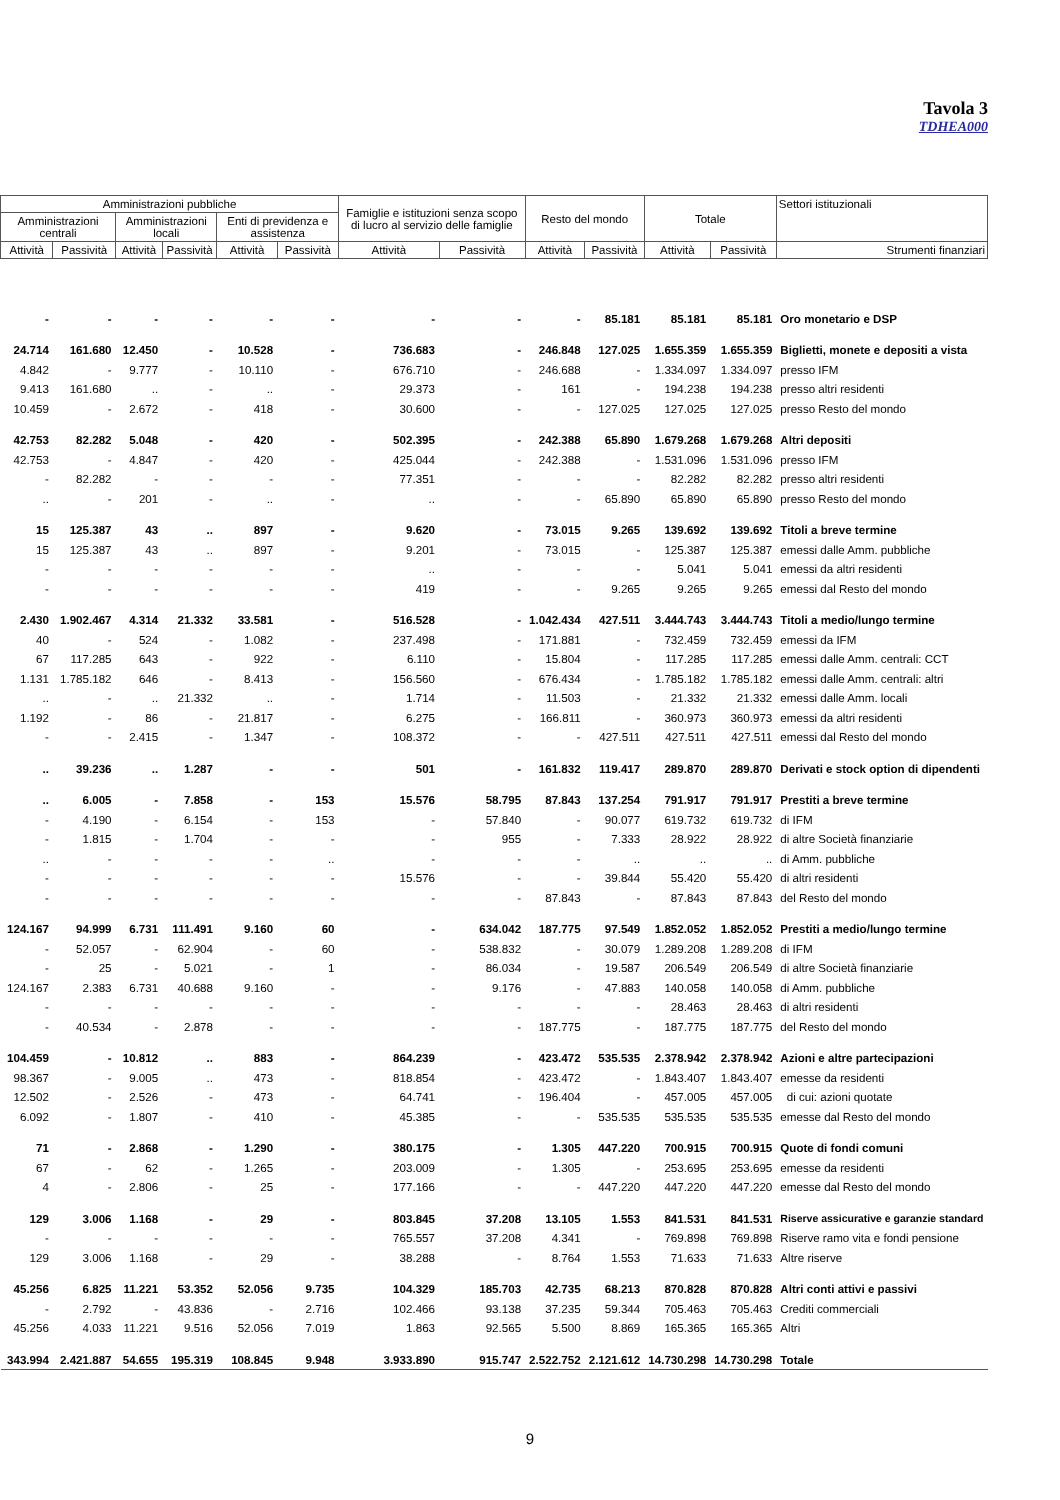Tavola 3
TDHEA000
| Amministrazioni pubbliche | | | | | | Famiglie e istituzioni senza scopo di lucro al servizio delle famiglie | | Resto del mondo | | Totale | | Settori istituzionali |
| --- | --- | --- | --- | --- | --- | --- | --- | --- | --- | --- | --- | --- |
| Amministrazioni centrali | | Amministrazioni locali | | Enti di previdenza e assistenza | | | | | | | | |
| Attività | Passività | Attività | Passività | Attività | Passività | Attività | Passività | Attività | Passività | Attività | Passività | Strumenti finanziari |
| - | - | - | - | - | - | - | - | - | 85.181 | 85.181 | 85.181 | Oro monetario e DSP |
| 24.714 | 161.680 | 12.450 | - | 10.528 | - | 736.683 | - | 246.848 | 127.025 | 1.655.359 | 1.655.359 | Biglietti, monete e depositi a vista |
| 4.842 | - | 9.777 | - | 10.110 | - | 676.710 | - | 246.688 | - | 1.334.097 | 1.334.097 | presso IFM |
| 9.413 | 161.680 | .. | - | .. | - | 29.373 | - | 161 | - | 194.238 | 194.238 | presso altri residenti |
| 10.459 | - | 2.672 | - | 418 | - | 30.600 | - | - | 127.025 | 127.025 | 127.025 | presso Resto del mondo |
| 42.753 | 82.282 | 5.048 | - | 420 | - | 502.395 | - | 242.388 | 65.890 | 1.679.268 | 1.679.268 | Altri depositi |
| 42.753 | - | 4.847 | - | 420 | - | 425.044 | - | 242.388 | - | 1.531.096 | 1.531.096 | presso IFM |
| - | 82.282 | - | - | - | - | 77.351 | - | - | - | 82.282 | 82.282 | presso altri residenti |
| .. | - | 201 | - | .. | - | .. | - | - | 65.890 | 65.890 | 65.890 | presso Resto del mondo |
| 15 | 125.387 | 43 | .. | 897 | - | 9.620 | - | 73.015 | 9.265 | 139.692 | 139.692 | Titoli a breve termine |
| 15 | 125.387 | 43 | .. | 897 | - | 9.201 | - | 73.015 | - | 125.387 | 125.387 | emessi dalle Amm. pubbliche |
| - | - | - | - | - | - | .. | - | - | - | 5.041 | 5.041 | emessi da altri residenti |
| - | - | - | - | - | - | 419 | - | - | 9.265 | 9.265 | 9.265 | emessi dal Resto del mondo |
| 2.430 | 1.902.467 | 4.314 | 21.332 | 33.581 | - | 516.528 | - | 1.042.434 | 427.511 | 3.444.743 | 3.444.743 | Titoli a medio/lungo termine |
| 40 | - | 524 | - | 1.082 | - | 237.498 | - | 171.881 | - | 732.459 | 732.459 | emessi da IFM |
| 67 | 117.285 | 643 | - | 922 | - | 6.110 | - | 15.804 | - | 117.285 | 117.285 | emessi dalle Amm. centrali: CCT |
| 1.131 | 1.785.182 | 646 | - | 8.413 | - | 156.560 | - | 676.434 | - | 1.785.182 | 1.785.182 | emessi dalle Amm. centrali: altri |
| .. | - | .. | 21.332 | .. | - | 1.714 | - | 11.503 | - | 21.332 | 21.332 | emessi dalle Amm. locali |
| 1.192 | - | 86 | - | 21.817 | - | 6.275 | - | 166.811 | - | 360.973 | 360.973 | emessi da altri residenti |
| - | - | 2.415 | - | 1.347 | - | 108.372 | - | - | 427.511 | 427.511 | 427.511 | emessi dal Resto del mondo |
| .. | 39.236 | .. | 1.287 | - | - | 501 | - | 161.832 | 119.417 | 289.870 | 289.870 | Derivati e stock option di dipendenti |
| .. | 6.005 | - | 7.858 | - | 153 | 15.576 | 58.795 | 87.843 | 137.254 | 791.917 | 791.917 | Prestiti a breve termine |
| - | 4.190 | - | 6.154 | - | 153 | - | 57.840 | - | 90.077 | 619.732 | 619.732 | di IFM |
| - | 1.815 | - | 1.704 | - | - | - | 955 | - | 7.333 | 28.922 | 28.922 | di altre Società finanziarie |
| .. | - | - | - | - | .. | - | - | - | .. | .. | .. | di Amm. pubbliche |
| - | - | - | - | - | - | 15.576 | - | - | 39.844 | 55.420 | 55.420 | di altri residenti |
| - | - | - | - | - | - | - | - | 87.843 | - | 87.843 | 87.843 | del Resto del mondo |
| 124.167 | 94.999 | 6.731 | 111.491 | 9.160 | 60 | - | 634.042 | 187.775 | 97.549 | 1.852.052 | 1.852.052 | Prestiti a medio/lungo termine |
| - | 52.057 | - | 62.904 | - | 60 | - | 538.832 | - | 30.079 | 1.289.208 | 1.289.208 | di IFM |
| - | 25 | - | 5.021 | - | 1 | - | 86.034 | - | 19.587 | 206.549 | 206.549 | di altre Società finanziarie |
| 124.167 | 2.383 | 6.731 | 40.688 | 9.160 | - | - | 9.176 | - | 47.883 | 140.058 | 140.058 | di Amm. pubbliche |
| - | - | - | - | - | - | - | - | - | - | 28.463 | 28.463 | di altri residenti |
| - | 40.534 | - | 2.878 | - | - | - | - | 187.775 | - | 187.775 | 187.775 | del Resto del mondo |
| 104.459 | - | 10.812 | .. | 883 | - | 864.239 | - | 423.472 | 535.535 | 2.378.942 | 2.378.942 | Azioni e altre partecipazioni |
| 98.367 | - | 9.005 | .. | 473 | - | 818.854 | - | 423.472 | - | 1.843.407 | 1.843.407 | emesse da residenti |
| 12.502 | - | 2.526 | - | 473 | - | 64.741 | - | 196.404 | - | 457.005 | 457.005 | di cui: azioni quotate |
| 6.092 | - | 1.807 | - | 410 | - | 45.385 | - | - | 535.535 | 535.535 | 535.535 | emesse dal Resto del mondo |
| 71 | - | 2.868 | - | 1.290 | - | 380.175 | - | 1.305 | 447.220 | 700.915 | 700.915 | Quote di fondi comuni |
| 67 | - | 62 | - | 1.265 | - | 203.009 | - | 1.305 | - | 253.695 | 253.695 | emesse da residenti |
| 4 | - | 2.806 | - | 25 | - | 177.166 | - | - | 447.220 | 447.220 | 447.220 | emesse dal Resto del mondo |
| 129 | 3.006 | 1.168 | - | 29 | - | 803.845 | 37.208 | 13.105 | 1.553 | 841.531 | 841.531 | Riserve assicurative e garanzie standard |
| - | - | - | - | - | - | 765.557 | 37.208 | 4.341 | - | 769.898 | 769.898 | Riserve ramo vita e fondi pensione |
| 129 | 3.006 | 1.168 | - | 29 | - | 38.288 | - | 8.764 | 1.553 | 71.633 | 71.633 | Altre riserve |
| 45.256 | 6.825 | 11.221 | 53.352 | 52.056 | 9.735 | 104.329 | 185.703 | 42.735 | 68.213 | 870.828 | 870.828 | Altri conti attivi e passivi |
| - | 2.792 | - | 43.836 | - | 2.716 | 102.466 | 93.138 | 37.235 | 59.344 | 705.463 | 705.463 | Crediti commerciali |
| 45.256 | 4.033 | 11.221 | 9.516 | 52.056 | 7.019 | 1.863 | 92.565 | 5.500 | 8.869 | 165.365 | 165.365 | Altri |
| 343.994 | 2.421.887 | 54.655 | 195.319 | 108.845 | 9.948 | 3.933.890 | 915.747 | 2.522.752 | 2.121.612 | 14.730.298 | 14.730.298 | Totale |
9